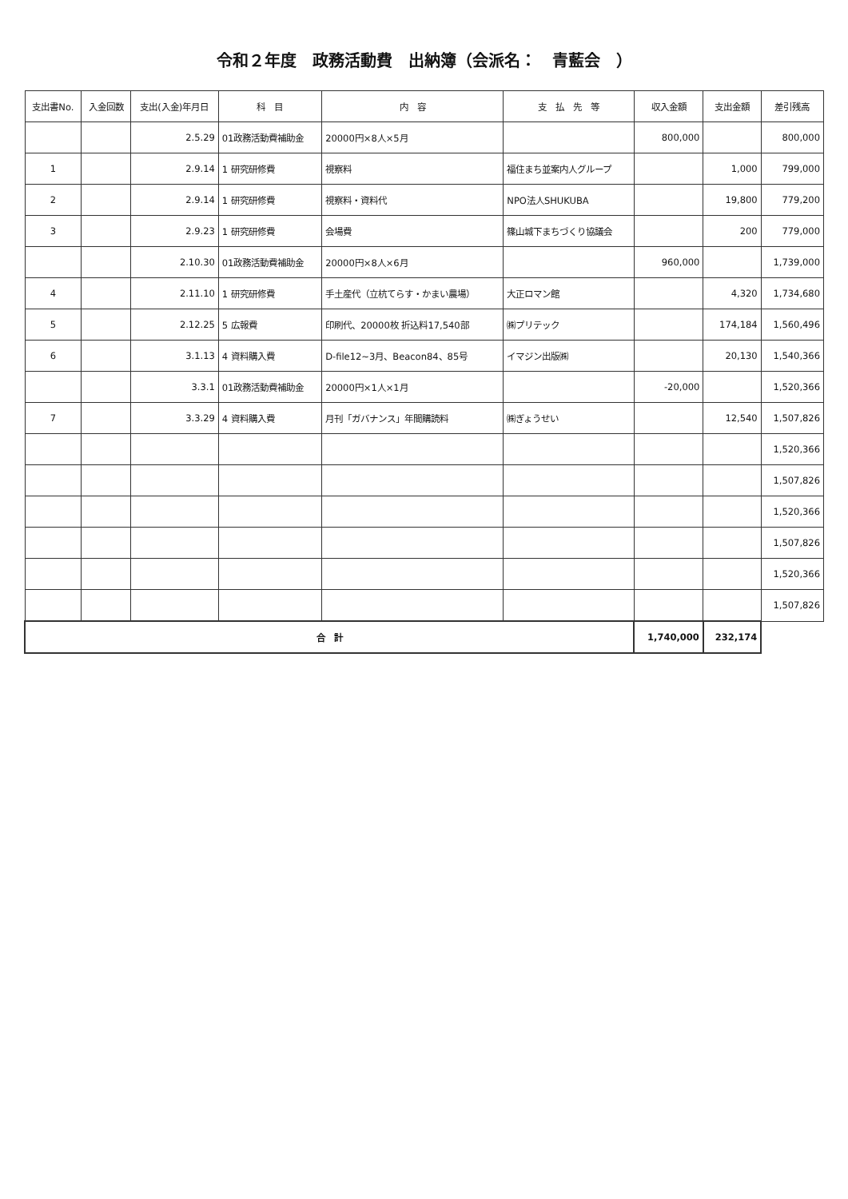令和２年度　政務活動費　出納簿（会派名：　青藍会　）
| 支出書No. | 入金回数 | 支出(入金)年月日 | 科 目 | 内 容 | 支 払 先 等 | 収入金額 | 支出金額 | 差引残高 |
| --- | --- | --- | --- | --- | --- | --- | --- | --- |
| | | 2.5.29 | 01政務活動費補助金 | 20000円×8人×5月 | | 800,000 | | 800,000 |
| 1 | | 2.9.14 | 1 研究研修費 | 視察料 | 福住まち並案内人グループ | | 1,000 | 799,000 |
| 2 | | 2.9.14 | 1 研究研修費 | 視察料・資料代 | NPO法人SHUKUBA | | 19,800 | 779,200 |
| 3 | | 2.9.23 | 1 研究研修費 | 会場費 | 篠山城下まちづくり協議会 | | 200 | 779,000 |
| | | 2.10.30 | 01政務活動費補助金 | 20000円×8人×6月 | | 960,000 | | 1,739,000 |
| 4 | | 2.11.10 | 1 研究研修費 | 手土産代（立杭てらす・かまい農場） | 大正ロマン館 | | 4,320 | 1,734,680 |
| 5 | | 2.12.25 | 5 広報費 | 印刷代、20000枚 折込料17,540部 | ㈱プリテック | | 174,184 | 1,560,496 |
| 6 | | 3.1.13 | 4 資料購入費 | D-file12~3月、Beacon84、85号 | イマジン出版㈱ | | 20,130 | 1,540,366 |
| | | 3.3.1 | 01政務活動費補助金 | 20000円×1人×1月 | | -20,000 | | 1,520,366 |
| 7 | | 3.3.29 | 4 資料購入費 | 月刊「ガバナンス」年間購読料 | ㈱ぎょうせい | | 12,540 | 1,507,826 |
| | | | | | | | | 1,520,366 |
| | | | | | | | | 1,507,826 |
| | | | | | | | | 1,520,366 |
| | | | | | | | | 1,507,826 |
| | | | | | | | | 1,520,366 |
| | | | | | | | | 1,507,826 |
| 合 計 | | | | | | 1,740,000 | 232,174 | |